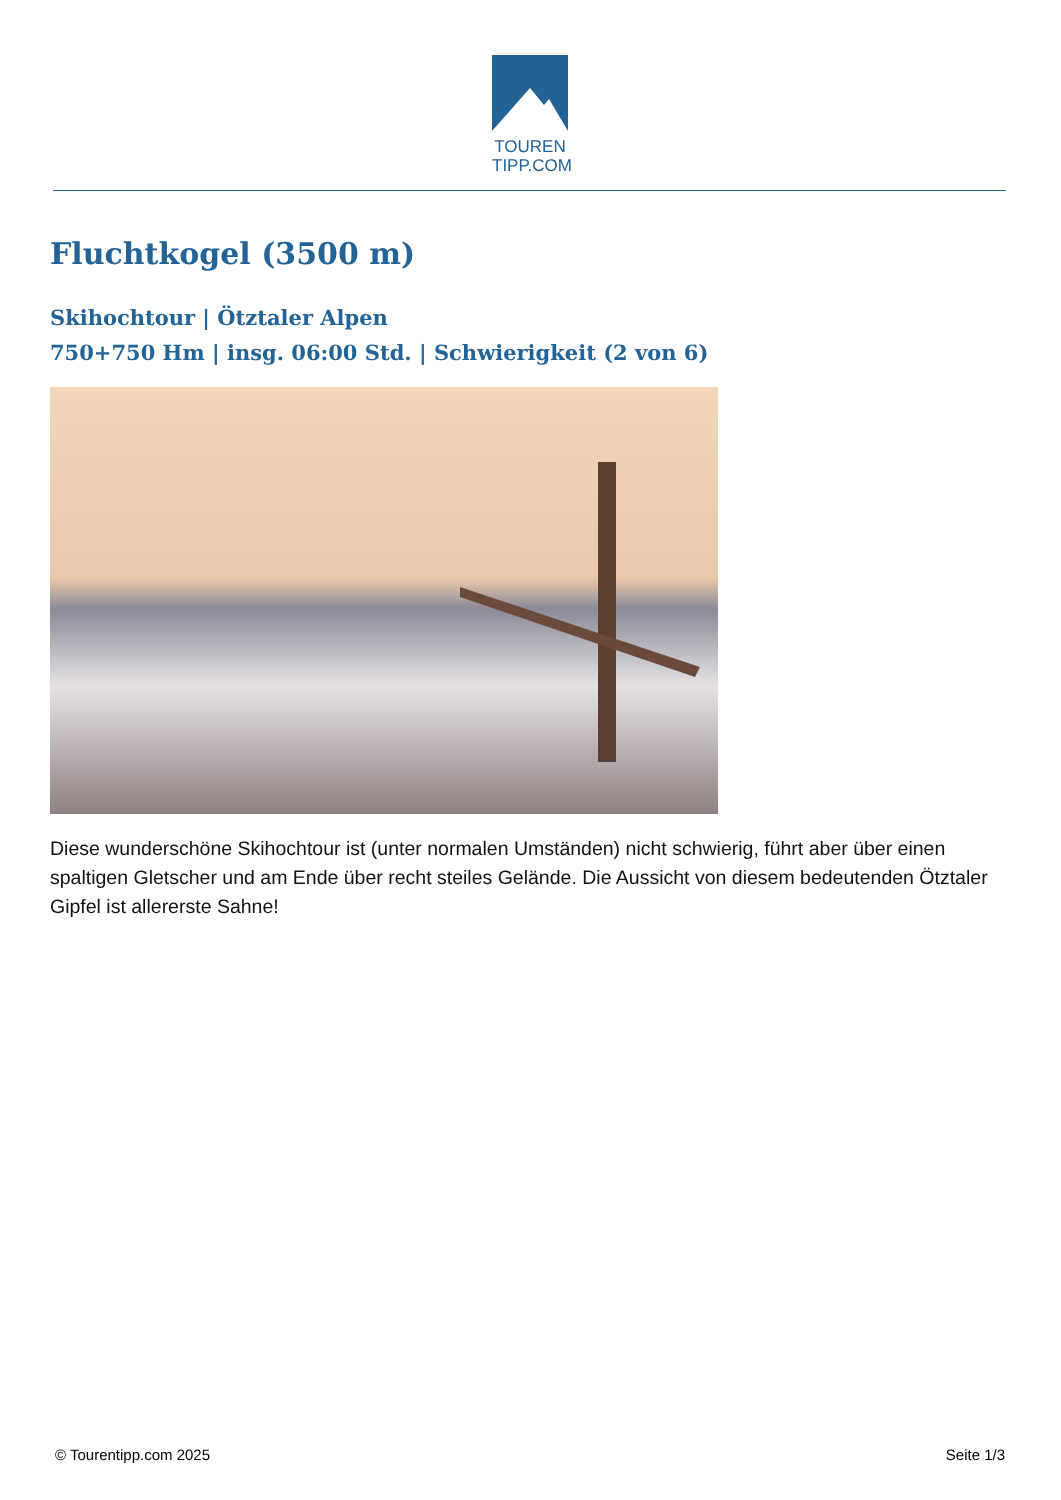TOUREN
TIPP.COM
Fluchtkogel (3500 m)
Skihochtour | Ötztaler Alpen
750+750 Hm | insg. 06:00 Std. | Schwierigkeit (2 von 6)
Diese wunderschöne Skihochtour ist (unter normalen Umständen) nicht schwierig, führt aber über einen spaltigen Gletscher und am Ende über recht steiles Gelände. Die Aussicht von diesem bedeutenden Ötztaler Gipfel ist allererste Sahne!
© Tourentipp.com 2025 Seite 1/3